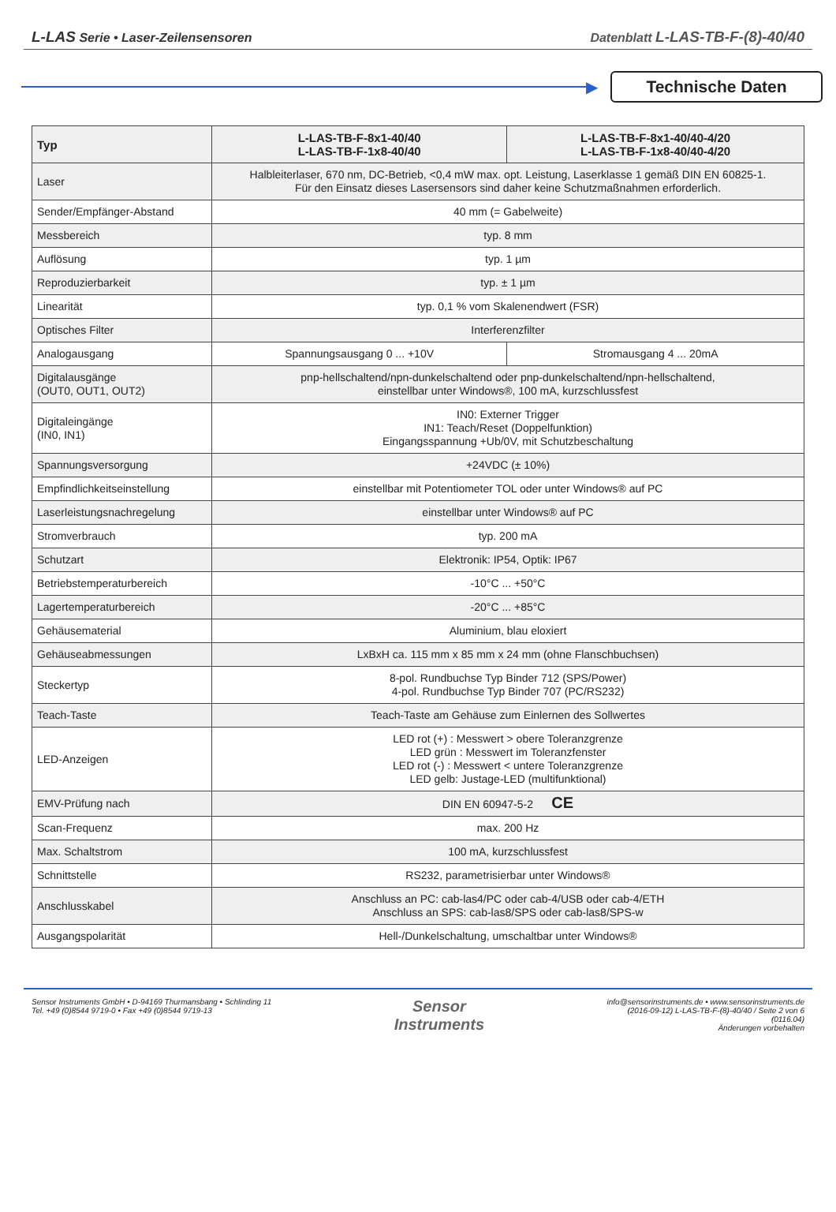L-LAS Serie • Laser-Zeilensensoren
Datenblatt L-LAS-TB-F-(8)-40/40
▶
Technische Daten
| Typ | L-LAS-TB-F-8x1-40/40 L-LAS-TB-F-1x8-40/40 | L-LAS-TB-F-8x1-40/40-4/20 L-LAS-TB-F-1x8-40/40-4/20 |
| --- | --- | --- |
| Laser | Halbleiterlaser, 670 nm, DC-Betrieb, <0,4 mW max. opt. Leistung, Laserklasse 1 gemäß DIN EN 60825-1. Für den Einsatz dieses Lasersensors sind daher keine Schutzmaßnahmen erforderlich. | |
| Sender/Empfänger-Abstand | 40 mm (= Gabelweite) | |
| Messbereich | typ. 8 mm | |
| Auflösung | typ. 1 µm | |
| Reproduzierbarkeit | typ. ± 1 µm | |
| Linearität | typ. 0,1 % vom Skalenendwert (FSR) | |
| Optisches Filter | Interferenzfilter | |
| Analogausgang | Spannungsausgang 0 ... +10V | Stromausgang 4 ... 20mA |
| Digitalausgänge (OUT0, OUT1, OUT2) | pnp-hellschaltend/npn-dunkelschaltend oder pnp-dunkelschaltend/npn-hellschaltend, einstellbar unter Windows®, 100 mA, kurzschlussfest | |
| Digitaleingänge (IN0, IN1) | IN0: Externer Trigger IN1: Teach/Reset (Doppelfunktion) Eingangsspannung +Ub/0V, mit Schutzbeschaltung | |
| Spannungsversorgung | +24VDC (± 10%) | |
| Empfindlichkeitseinstellung | einstellbar mit Potentiometer TOL oder unter Windows® auf PC | |
| Laserleistungsnachregelung | einstellbar unter Windows® auf PC | |
| Stromverbrauch | typ. 200 mA | |
| Schutzart | Elektronik: IP54, Optik: IP67 | |
| Betriebstemperaturbereich | -10°C ... +50°C | |
| Lagertemperaturbereich | -20°C ... +85°C | |
| Gehäusematerial | Aluminium, blau eloxiert | |
| Gehäuseabmessungen | LxBxH ca. 115 mm x 85 mm x 24 mm (ohne Flanschbuchsen) | |
| Steckertyp | 8-pol. Rundbuchse Typ Binder 712 (SPS/Power) 4-pol. Rundbuchse Typ Binder 707 (PC/RS232) | |
| Teach-Taste | Teach-Taste am Gehäuse zum Einlernen des Sollwertes | |
| LED-Anzeigen | LED rot (+) : Messwert > obere Toleranzgrenze LED grün : Messwert im Toleranzfenster LED rot (-) : Messwert < untere Toleranzgrenze LED gelb: Justage-LED (multifunktional) | |
| EMV-Prüfung nach | DIN EN 60947-5-2 CE | |
| Scan-Frequenz | max. 200 Hz | |
| Max. Schaltstrom | 100 mA, kurzschlussfest | |
| Schnittstelle | RS232, parametrisierbar unter Windows® | |
| Anschlusskabel | Anschluss an PC: cab-las4/PC oder cab-4/USB oder cab-4/ETH Anschluss an SPS: cab-las8/SPS oder cab-las8/SPS-w | |
| Ausgangspolarität | Hell-/Dunkelschaltung, umschaltbar unter Windows® | |
Sensor Instruments GmbH • D-94169 Thurmansbang • Schlinding 11
Tel. +49 (0)8544 9719-0 • Fax +49 (0)8544 9719-13
Sensor
Instruments
info@sensorinstruments.de • www.sensorinstruments.de
(2016-09-12) L-LAS-TB-F-(8)-40/40 / Seite 2 von 6
(0116.04)
Änderungen vorbehalten